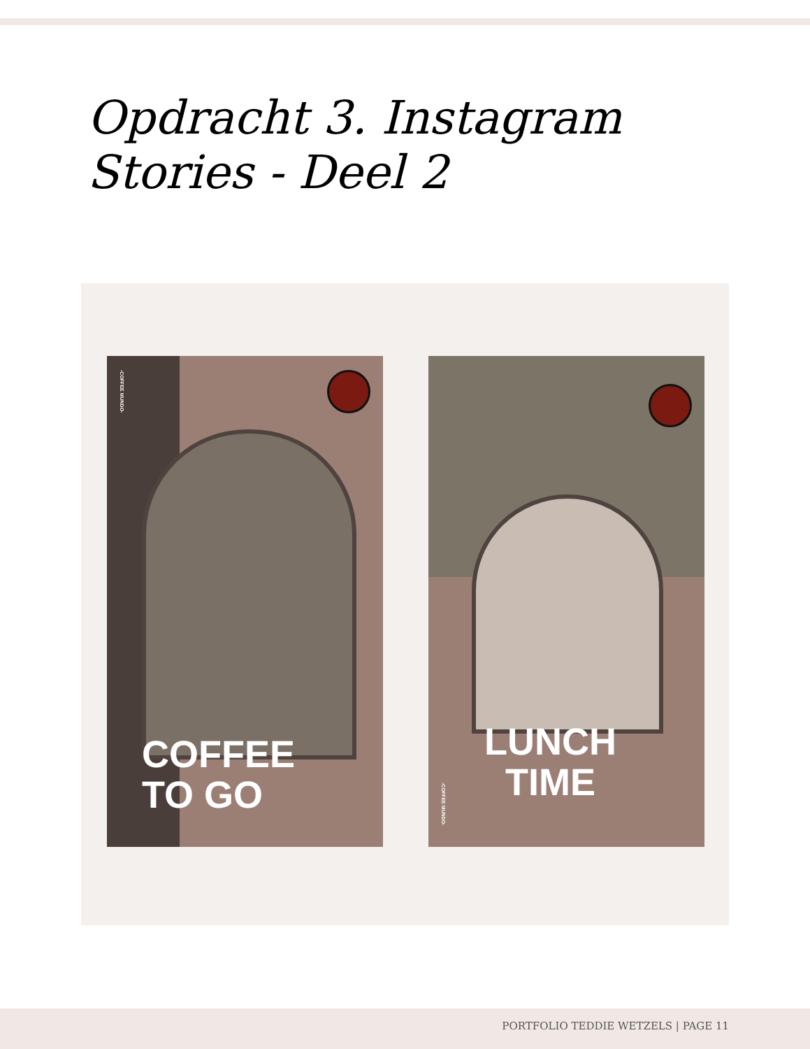Opdracht 3. Instagram Stories - Deel 2
-COFFEE MUNDO-
COFFEE
TO GO
LUNCH
TIME
-COFFEE MUNDO-
PORTFOLIO TEDDIE WETZELS | PAGE 11